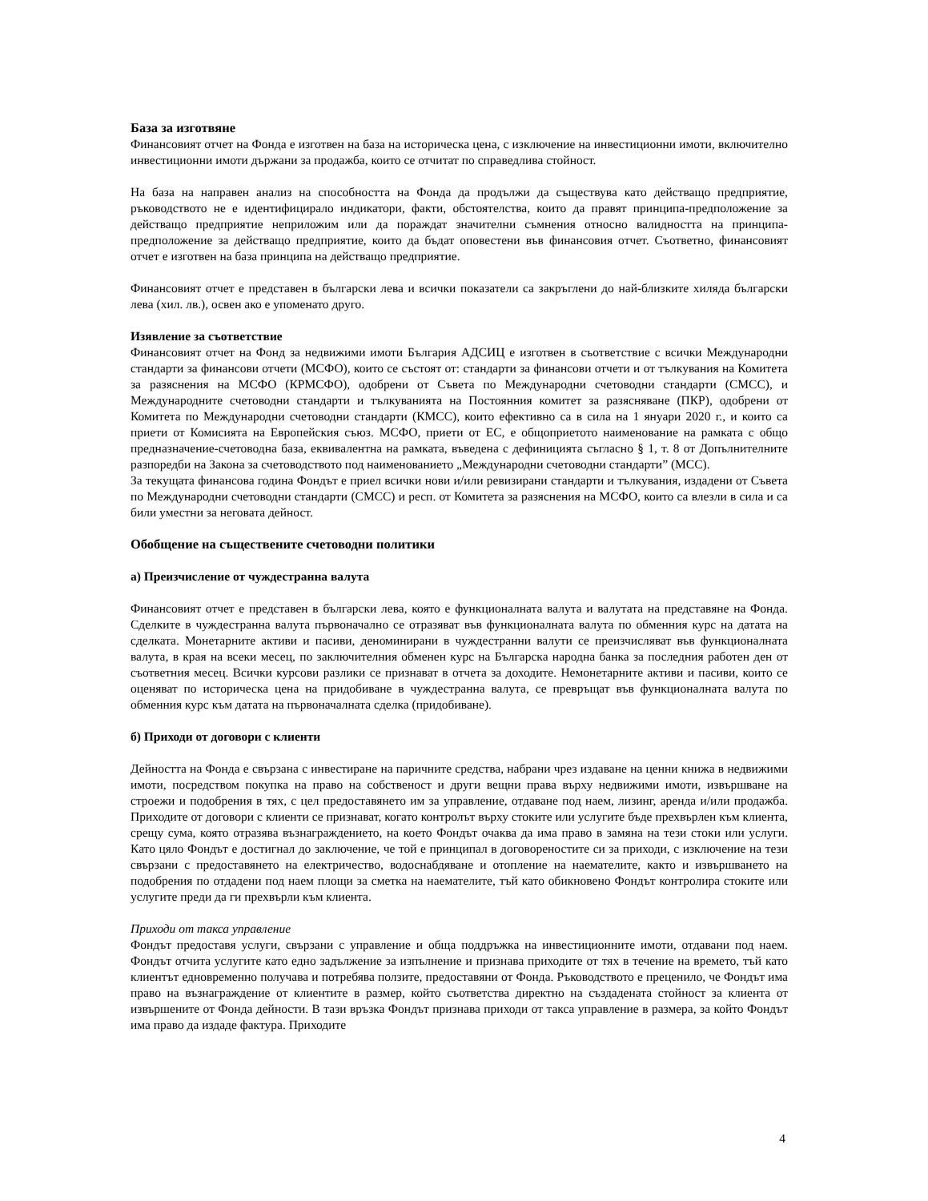База за изготвяне
Финансовият отчет на Фонда е изготвен на база на историческа цена, с изключение на инвестиционни имоти, включително инвестиционни имоти държани за продажба, които се отчитат по справедлива стойност.
На база на направен анализ на способността на Фонда да продължи да съществува като действащо предприятие, ръководството не е идентифицирало индикатори, факти, обстоятелства, които да правят принципа-предположение за действащо предприятие неприложим или да пораждат значителни съмнения относно валидността на принципа-предположение за действащо предприятие, които да бъдат оповестени във финансовия отчет. Съответно, финансовият отчет е изготвен на база принципа на действащо предприятие.
Финансовият отчет е представен в български лева и всички показатели са закръглени до най-близките хиляда български лева (хил. лв.), освен ако е упоменато друго.
Изявление за съответствие
Финансовият отчет на Фонд за недвижими имоти България АДСИЦ е изготвен в съответствие с всички Международни стандарти за финансови отчети (МСФО), които се състоят от: стандарти за финансови отчети и от тълкувания на Комитета за разяснения на МСФО (КРМСФО), одобрени от Съвета по Международни счетоводни стандарти (СМСС), и Международните счетоводни стандарти и тълкуванията на Постоянния комитет за разясняване (ПКР), одобрени от Комитета по Международни счетоводни стандарти (КМСС), които ефективно са в сила на 1 януари 2020 г., и които са приети от Комисията на Европейския съюз. МСФО, приети от ЕС, е общоприетото наименование на рамката с общо предназначение-счетоводна база, еквивалентна на рамката, въведена с дефиницията съгласно § 1, т. 8 от Допълнителните разпоредби на Закона за счетоводството под наименованието „Международни счетоводни стандарти” (МСС).
За текущата финансова година Фондът е приел всички нови и/или ревизирани стандарти и тълкувания, издадени от Съвета по Международни счетоводни стандарти (СМСС) и респ. от Комитета за разяснения на МСФО, които са влезли в сила и са били уместни за неговата дейност.
Обобщение на съществените счетоводни политики
а) Преизчисление от чуждестранна валута
Финансовият отчет е представен в български лева, която е функционалната валута и валутата на представяне на Фонда. Сделките в чуждестранна валута първоначално се отразяват във функционалната валута по обменния курс на датата на сделката. Монетарните активи и пасиви, деноминирани в чуждестранни валути се преизчисляват във функционалната валута, в края на всеки месец, по заключителния обменен курс на Българска народна банка за последния работен ден от съответния месец. Всички курсови разлики се признават в отчета за доходите. Немонетарните активи и пасиви, които се оценяват по историческа цена на придобиване в чуждестранна валута, се превръщат във функционалната валута по обменния курс към датата на първоначалната сделка (придобиване).
б) Приходи от договори с клиенти
Дейността на Фонда е свързана с инвестиране на паричните средства, набрани чрез издаване на ценни книжа в недвижими имоти, посредством покупка на право на собственост и други вещни права върху недвижими имоти, извършване на строежи и подобрения в тях, с цел предоставянето им за управление, отдаване под наем, лизинг, аренда и/или продажба. Приходите от договори с клиенти се признават, когато контролът върху стоките или услугите бъде прехвърлен към клиента, срещу сума, която отразява възнаграждението, на което Фондът очаква да има право в замяна на тези стоки или услуги. Като цяло Фондът е достигнал до заключение, че той е принципал в договореностите си за приходи, с изключение на тези свързани с предоставянето на електричество, водоснабдяване и отопление на наемателите, както и извършването на подобрения по отдадени под наем площи за сметка на наемателите, тъй като обикновено Фондът контролира стоките или услугите преди да ги прехвърли към клиента.
Приходи от такса управление
Фондът предоставя услуги, свързани с управление и обща поддръжка на инвестиционните имоти, отдавани под наем. Фондът отчита услугите като едно задължение за изпълнение и признава приходите от тях в течение на времето, тъй като клиентът едновременно получава и потребява ползите, предоставяни от Фонда. Ръководството е преценило, че Фондът има право на възнаграждение от клиентите в размер, който съответства директно на създадената стойност за клиента от извършените от Фонда дейности. В тази връзка Фондът признава приходи от такса управление в размера, за който Фондът има право да издаде фактура. Приходите
4